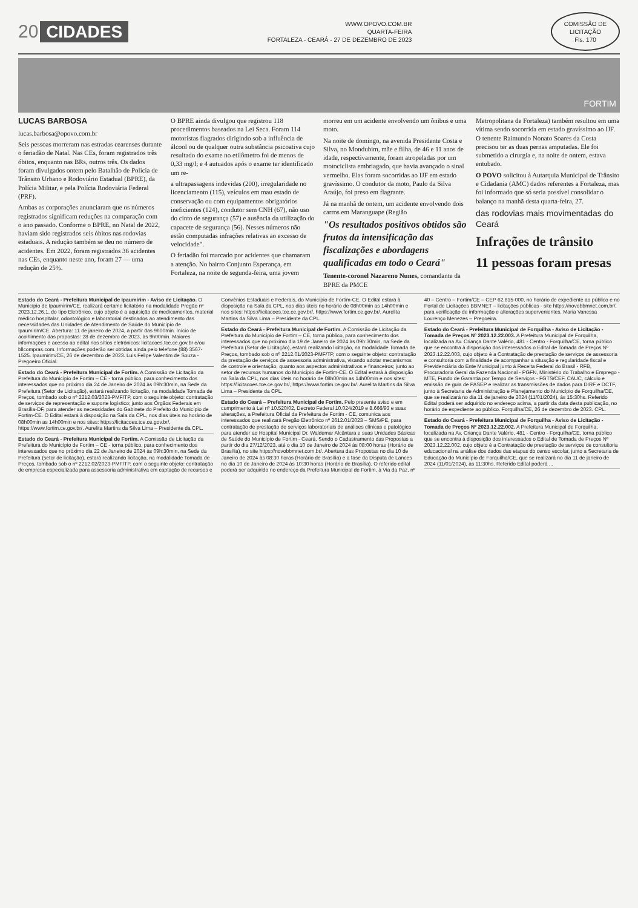20 CIDADES
WWW.OPOVO.COM.BR
QUARTA-FEIRA
FORTALEZA - CEARÁ - 27 DE DEZEMBRO DE 2023
COMISSÃO DE LICITAÇÃO
Fls. 170
FORTIM
LUCAS BARBOSA
lucas.barbosa@opovo.com.br
Seis pessoas morreram nas estradas cearenses durante o feriadão de Natal. Nas CEs, foram registrados três óbitos, enquanto nas BRs, outros três. Os dados foram divulgados ontem pelo Batalhão de Polícia de Trânsito Urbano e Rodoviário Estadual (BPRE), da Polícia Militar, e pela Polícia Rodoviária Federal (PRF).
Ambas as corporações anunciaram que os números registrados significam reduções na comparação com o ano passado. Conforme o BPRE, no Natal de 2022, haviam sido registrados seis óbitos nas rodovias estaduais. A redução também se deu no número de acidentes. Em 2022, foram registrados 36 acidentes nas CEs, enquanto neste ano, foram 27 — uma redução de 25%.
O BPRE ainda divulgou que registrou 118 procedimentos baseados na Lei Seca. Foram 114 motoristas flagrados dirigindo sob a influência de álcool ou de qualquer outra substância psicoativa cujo resultado do exame no etilômetro foi de menos de 0,33 mg/l; e 4 autuados após o exame ter identificado um re-
a ultrapassagens indevidas (200), irregularidade no licenciamento (115), veículos em mau estado de conservação ou com equipamentos obrigatórios ineficientes (124), condutor sem CNH (67), não uso do cinto de segurança (57) e ausência da utilização do capacete de segurança (56). Nesses números não estão computadas infrações relativas ao excesso de velocidade".
O feriadão foi marcado por acidentes que chamaram a atenção. No bairro Conjunto Esperança, em Fortaleza, na noite de segunda-feira, uma jovem morreu em um acidente envolvendo um ônibus e uma moto.
Na noite de domingo, na avenida Presidente Costa e Silva, no Mondubim, mãe e filha, de 46 e 11 anos de idade, respectivamente, foram atropeladas por um motociclista embriagado, que havia avançado o sinal vermelho. Elas foram socorridas ao IJF em estado gravíssimo. O condutor da moto, Paulo da Silva Araújo, foi preso em flagrante.
Já na manhã de ontem, um acidente envolvendo dois carros em Maranguape (Região
"Os resultados positivos obtidos são frutos da intensificação das fiscalizações e abordagens qualificadas em todo o Ceará"
Tenente-coronel Nazareno Nunes, comandante da BPRE da PMCE
Metropolitana de Fortaleza) também resultou em uma vítima sendo socorrida em estado gravíssimo ao IJF. O tenente Raimundo Nonato Soares da Costa precisou ter as duas pernas amputadas. Ele foi submetido a cirurgia e, na noite de ontem, estava entubado.
O POVO solicitou à Autarquia Municipal de Trânsito e Cidadania (AMC) dados referentes a Fortaleza, mas foi informado que só seria possível consolidar o balanço na manhã desta quarta-feira, 27.
das rodovias mais movimentadas do Ceará
Infrações de trânsito
11 pessoas foram presas
Estado do Ceará - Prefeitura Municipal de Ipaumirim - Aviso de Licitação. O Município de Ipaumirim/CE, realizará certame licitatório na modalidade Pregão nº 2023.12.26.1, do tipo Eletrônico, cujo objeto é a aquisição de medicamentos, material médico hospitalar, odontológico e laboratorial destinados ao atendimento das necessidades das Unidades de Atendimento de Saúde do Município de Ipaumirim/CE. Abertura: 11 de janeiro de 2024, a partir das 9h00min. Início de acolhimento das propostas: 28 de dezembro de 2023, às 9h00min. Maiores informações e acesso ao edital nos sítios eletrônicos: licitacoes.tce.ce.gov.br e/ou bllcompras.com. Informações poderão ser obtidas ainda pelo telefone (88) 3567-1525. Ipaumirim/CE, 26 de dezembro de 2023. Luis Felipe Valentim de Souza - Pregoeiro Oficial.
Estado do Ceará - Prefeitura Municipal de Fortim. A Comissão de Licitação da Prefeitura do Município de Fortim – CE - torna público, para conhecimento dos interessados que no próximo dia 24 de Janeiro de 2024 às 09h:30min, na Sede da Prefeitura (Setor de Licitação), estará realizando licitação, na modalidade Tomada de Preços, tombado sob o nº 2212.03/2023-PMF/TP, com o seguinte objeto: contratação de serviços de representação e suporte logístico; junto aos Órgãos Federais em Brasília-DF, para atender as necessidades do Gabinete do Prefeito do Município de Fortim-CE. O Edital estará à disposição na Sala da CPL, nos dias úteis no horário de 08h00min as 14h00min e nos sites: https://licitacoes.tce.ce.gov.br/, https://www.fortim.ce.gov.br/. Aurelita Martins da Silva Lima – Presidente da CPL.
Estado do Ceará - Prefeitura Municipal de Fortim. A Comissão de Licitação da Prefeitura do Município de Fortim – CE - torna público, para conhecimento dos interessados que no próximo dia 22 de Janeiro de 2024 às 09h:30min, na Sede da Prefeitura (setor de licitação), estará realizando licitação, na modalidade Tomada de Preços, tombado sob o nº 2212.02/2023-PMF/TP, com o seguinte objeto: contratação de empresa especializada para assessoria administrativa em captação de recursos e Convênios Estaduais e Federais, do Município de Fortim-CE. O Edital estará à disposição na Sala da CPL, nos dias úteis no horário de 08h00min as 14h00min e nos sites: https://licitacoes.tce.ce.gov.br/, https://www.fortim.ce.gov.br/. Aurelita Martins da Silva Lima – Presidente da CPL.
Estado do Ceará - Prefeitura Municipal de Fortim. A Comissão de Licitação da Prefeitura do Município de Fortim – CE, torna público, para conhecimento dos interessados que no próximo dia 19 de Janeiro de 2024 às 09h:30min, na Sede da Prefeitura (Setor de Licitação), estará realizando licitação, na modalidade Tomada de Preços, tombado sob o nº 2212.01/2023-PMF/TP, com o seguinte objeto: contratação da prestação de serviços de assessoria administrativa, visando adotar mecanismos de controle e orientação, quanto aos aspectos administrativos e financeiros; junto ao setor de recursos humanos do Município de Fortim-CE. O Edital estará à disposição na Sala da CPL, nos dias úteis no horário de 08h00min as 14h00min e nos sites: https://licitacoes.tce.ce.gov.br/, https://www.fortim.ce.gov.br/. Aurelita Martins da Silva Lima – Presidente da CPL.
Estado do Ceará – Prefeitura Municipal de Fortim. Pelo presente aviso e em cumprimento à Lei nº 10.520/02, Decreto Federal 10.024/2019 e 8.666/93 e suas alterações, a Prefeitura Oficial da Prefeitura de Fortim - CE, comunica aos interessados que realizará Pregão Eletrônico nº 2612.01/2023 – SMS/PE, para contratação de prestação de serviços laboratoriais de análises clínicas e patológico para atender ao Hospital Municipal Dr. Waldemar Alcântara e suas Unidades Básicas de Saúde do Município de Fortim - Ceará. Sendo o Cadastramento das Propostas a partir do dia 27/12/2023, até o dia 10 de Janeiro de 2024 às 08:00 horas (Horário de Brasília), no site https://novobbmnet.com.br/. Abertura das Propostas no dia 10 de Janeiro de 2024 às 08:30 horas (Horário de Brasília) e a fase da Disputa de Lances no dia 10 de Janeiro de 2024 às 10:30 horas (Horário de Brasília). O referido edital poderá ser adquirido no endereço da Prefeitura Municipal de Fortim, à Via da Paz, nº 40 – Centro – Fortim/CE – CEP 62.815-000, no horário de expediente ao público e no Portal de Licitações BBMNET – licitações públicas - site https://novobbmnet.com.br/, para verificação de informação e alterações supervenientes. Maria Vanessa Lourenço Menezes – Pregoeira.
Estado do Ceará - Prefeitura Municipal de Forquilha - Aviso de Licitação - Tomada de Preços Nº 2023.12.22.003. A Prefeitura Municipal de Forquilha, localizada na Av. Criança Dante Valério, 481 - Centro - Forquilha/CE, torna público que se encontra à disposição dos interessados o Edital de Tomada de Preços Nº 2023.12.22.003, cujo objeto é a Contratação de prestação de serviços de assessoria e consultoria com a finalidade de acompanhar a situação e regularidade fiscal e Previdenciária do Ente Municipal junto à Receita Federal do Brasil - RFB, Procuradoria Geral da Fazenda Nacional - PGFN, Ministério do Trabalho e Emprego - MTE, Fundo de Garantia por Tempo de Serviços - FGTS/CEF, CAUC, cálculo e emissão de guia de PASEP e realizar as transmissões de dados para DIRF e DCTF, junto à Secretaria de Administração e Planejamento do Município de Forquilha/CE, que se realizará no dia 11 de janeiro de 2024 (11/01/2024), às 15:30hs. Referido Edital poderá ser adquirido no endereço acima, a partir da data desta publicação, no horário de expediente ao público. Forquilha/CE, 26 de dezembro de 2023. CPL.
Estado do Ceará - Prefeitura Municipal de Forquilha - Aviso de Licitação - Tomada de Preços Nº 2023.12.22.002. A Prefeitura Municipal de Forquilha, localizada na Av. Criança Dante Valério, 481 - Centro - Forquilha/CE, torna público que se encontra à disposição dos interessados o Edital de Tomada de Preços Nº 2023.12.22.002, cujo objeto é a Contratação de prestação de serviços de consultoria educacional na análise dos dados das etapas do censo escolar, junto a Secretaria de Educação do Município de Forquilha/CE, que se realizará no dia 11 de janeiro de 2024 (11/01/2024), às 11:30hs. Referido Edital poderá ...